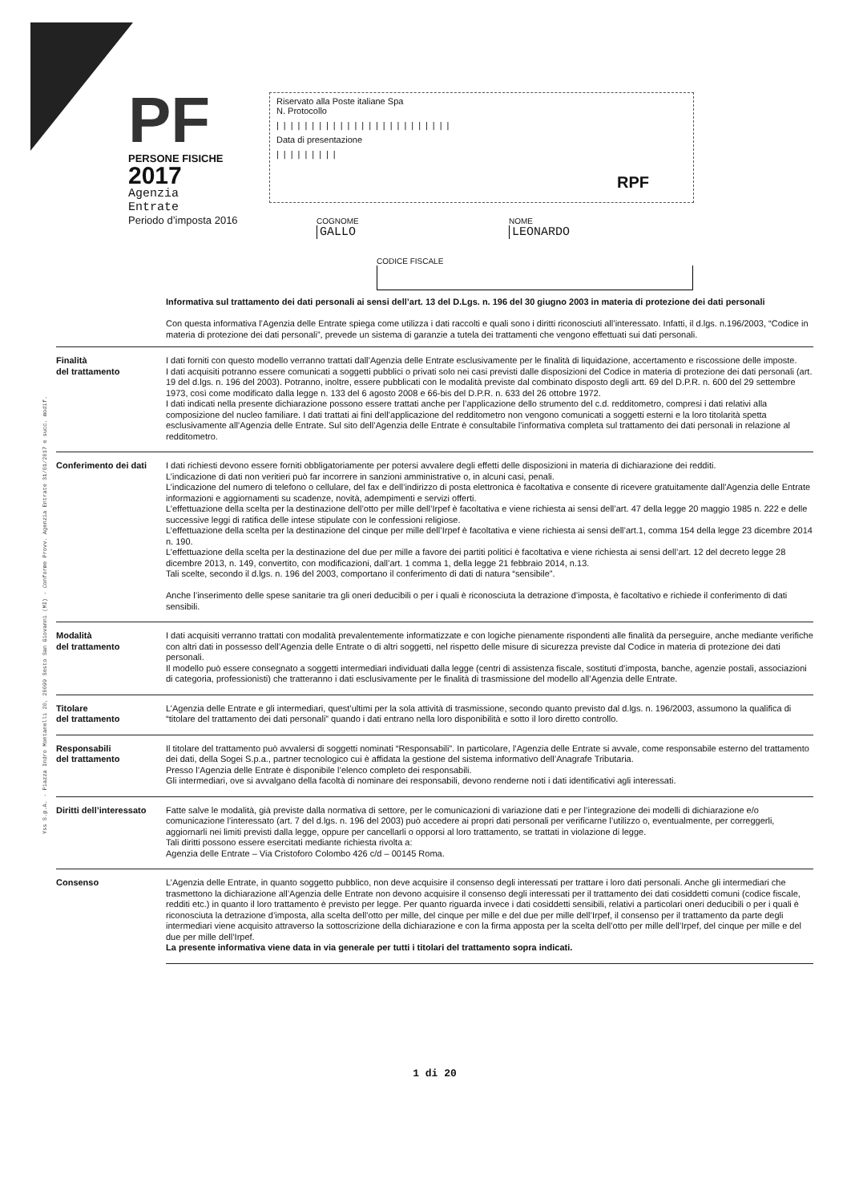Yss S.p.A. - Piazza Indro Montanelli 20, 20099 Sesto San Giovanni (MI) - Conforme Provv. Agenzia Entrate 31/01/2017 e succ. modif.
PF
PERSONE FISICHE
2017
Agenzia
Entrate
Periodo d’imposta 2016
Riservato alla Poste italiane Spa
N. Protocollo
|||||||||||||||||||||||||
Data di presentazione
|||||||||
RPF
COGNOME
GALLO
NOME
LEONARDO
CODICE FISCALE
Informativa sul trattamento dei dati personali ai sensi dell’art. 13 del D.Lgs. n. 196 del 30 giugno 2003 in materia di protezione dei dati personali
Con questa informativa l’Agenzia delle Entrate spiega come utilizza i dati raccolti e quali sono i diritti riconosciuti all’interessato. Infatti, il d.lgs. n.196/2003, “Codice in materia di protezione dei dati personali”, prevede un sistema di garanzie a tutela dei trattamenti che vengono effettuati sui dati personali.
Finalità
del trattamento
I dati forniti con questo modello verranno trattati dall’Agenzia delle Entrate esclusivamente per le finalità di liquidazione, accertamento e riscossione delle imposte.
I dati acquisiti potranno essere comunicati a soggetti pubblici o privati solo nei casi previsti dalle disposizioni del Codice in materia di protezione dei dati personali (art. 19 del d.lgs. n. 196 del 2003). Potranno, inoltre, essere pubblicati con le modalità previste dal combinato disposto degli artt. 69 del D.P.R. n. 600 del 29 settembre 1973, così come modificato dalla legge n. 133 del 6 agosto 2008 e 66-bis del D.P.R. n. 633 del 26 ottobre 1972.
I dati indicati nella presente dichiarazione possono essere trattati anche per l’applicazione dello strumento del c.d. redditometro, compresi i dati relativi alla composizione del nucleo familiare. I dati trattati ai fini dell’applicazione del redditometro non vengono comunicati a soggetti esterni e la loro titolarità spetta esclusivamente all’Agenzia delle Entrate. Sul sito dell’Agenzia delle Entrate è consultabile l’informativa completa sul trattamento dei dati personali in relazione al redditometro.
Conferimento dei dati
I dati richiesti devono essere forniti obbligatoriamente per potersi avvalere degli effetti delle disposizioni in materia di dichiarazione dei redditi.
L’indicazione di dati non veritieri può far incorrere in sanzioni amministrative o, in alcuni casi, penali.
L’indicazione del numero di telefono o cellulare, del fax e dell’indirizzo di posta elettronica è facoltativa e consente di ricevere gratuitamente dall’Agenzia delle Entrate informazioni e aggiornamenti su scadenze, novità, adempimenti e servizi offerti.
L’effettuazione della scelta per la destinazione dell’otto per mille dell’Irpef è facoltativa e viene richiesta ai sensi dell’art. 47 della legge 20 maggio 1985 n. 222 e delle successive leggi di ratifica delle intese stipulate con le confessioni religiose.
L’effettuazione della scelta per la destinazione del cinque per mille dell’Irpef è facoltativa e viene richiesta ai sensi dell’art.1, comma 154 della legge 23 dicembre 2014 n. 190.
L’effettuazione della scelta per la destinazione del due per mille a favore dei partiti politici è facoltativa e viene richiesta ai sensi dell’art. 12 del decreto legge 28 dicembre 2013, n. 149, convertito, con modificazioni, dall’art. 1 comma 1, della legge 21 febbraio 2014, n.13.
Tali scelte, secondo il d.lgs. n. 196 del 2003, comportano il conferimento di dati di natura “sensibile”.
Anche l’inserimento delle spese sanitarie tra gli oneri deducibili o per i quali è riconosciuta la detrazione d’imposta, è facoltativo e richiede il conferimento di dati sensibili.
Modalità
del trattamento
I dati acquisiti verranno trattati con modalità prevalentemente informatizzate e con logiche pienamente rispondenti alle finalità da perseguire, anche mediante verifiche con altri dati in possesso dell’Agenzia delle Entrate o di altri soggetti, nel rispetto delle misure di sicurezza previste dal Codice in materia di protezione dei dati personali.
Il modello può essere consegnato a soggetti intermediari individuati dalla legge (centri di assistenza fiscale, sostituti d’imposta, banche, agenzie postali, associazioni di categoria, professionisti) che tratteranno i dati esclusivamente per le finalità di trasmissione del modello all’Agenzia delle Entrate.
Titolare
del trattamento
L’Agenzia delle Entrate e gli intermediari, quest’ultimi per la sola attività di trasmissione, secondo quanto previsto dal d.lgs. n. 196/2003, assumono la qualifica di “titolare del trattamento dei dati personali” quando i dati entrano nella loro disponibilità e sotto il loro diretto controllo.
Responsabili
del trattamento
Il titolare del trattamento può avvalersi di soggetti nominati “Responsabili”. In particolare, l’Agenzia delle Entrate si avvale, come responsabile esterno del trattamento dei dati, della Sogei S.p.a., partner tecnologico cui è affidata la gestione del sistema informativo dell’Anagrafe Tributaria.
Presso l’Agenzia delle Entrate è disponibile l’elenco completo dei responsabili.
Gli intermediari, ove si avvalgano della facoltà di nominare dei responsabili, devono renderne noti i dati identificativi agli interessati.
Diritti dell’interessato
Fatte salve le modalità, già previste dalla normativa di settore, per le comunicazioni di variazione dati e per l’integrazione dei modelli di dichiarazione e/o comunicazione l’interessato (art. 7 del d.lgs. n. 196 del 2003) può accedere ai propri dati personali per verificarne l’utilizzo o, eventualmente, per correggerli, aggiornarli nei limiti previsti dalla legge, oppure per cancellarli o opporsi al loro trattamento, se trattati in violazione di legge.
Tali diritti possono essere esercitati mediante richiesta rivolta a:
Agenzia delle Entrate – Via Cristoforo Colombo 426 c/d – 00145 Roma.
Consenso L’Agenzia delle Entrate, in quanto soggetto pubblico, non deve acquisire il consenso degli interessati per trattare i loro dati personali. Anche gli intermediari che trasmettono la dichiarazione all’Agenzia delle Entrate non devono acquisire il consenso degli interessati per il trattamento dei dati cosiddetti comuni (codice fiscale, redditi etc.) in quanto il loro trattamento è previsto per legge. Per quanto riguarda invece i dati cosiddetti sensibili, relativi a particolari oneri deducibili o per i quali è riconosciuta la detrazione d’imposta, alla scelta dell’otto per mille, del cinque per mille e del due per mille dell’Irpef, il consenso per il trattamento da parte degli intermediari viene acquisito attraverso la sottoscrizione della dichiarazione e con la firma apposta per la scelta dell’otto per mille dell’Irpef, del cinque per mille e del due per mille dell’Irpef.
La presente informativa viene data in via generale per tutti i titolari del trattamento sopra indicati.
1 di 20